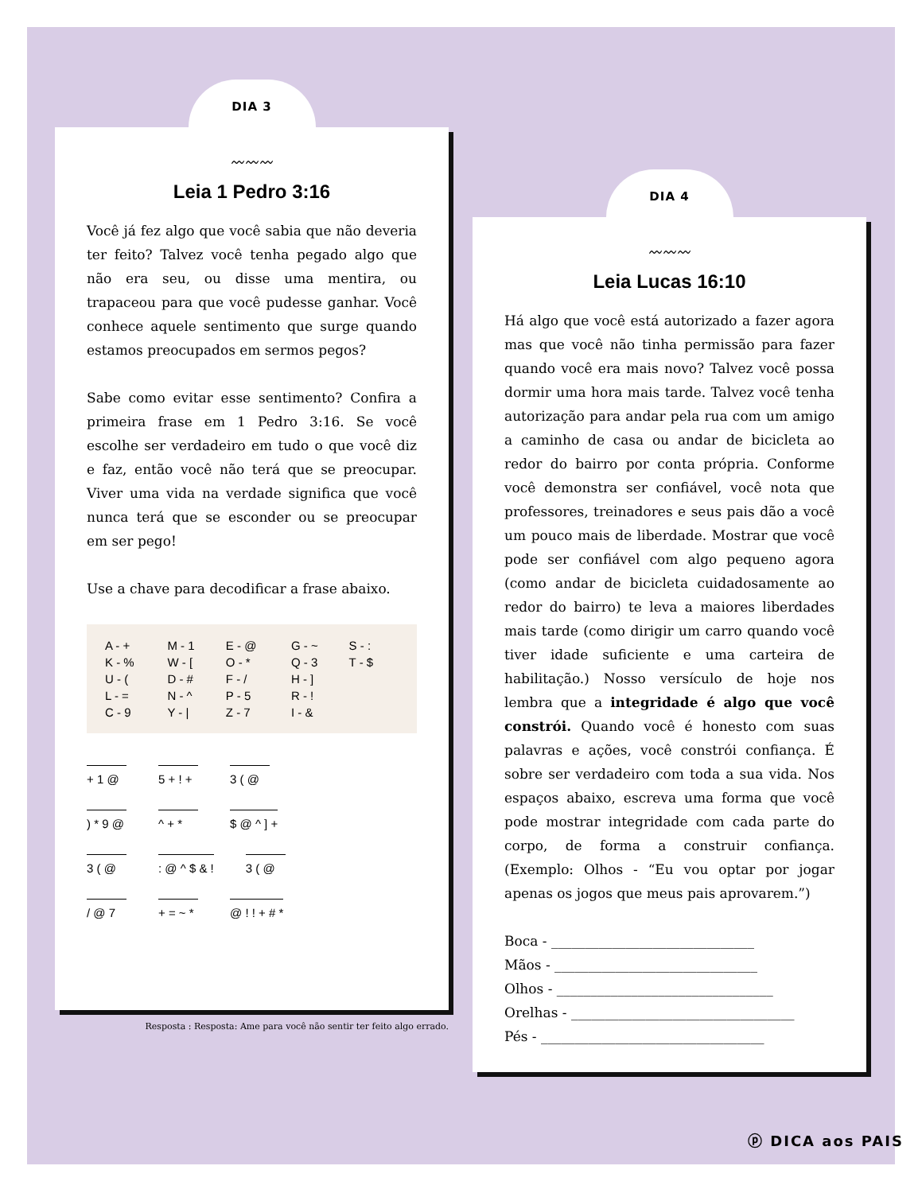DIA 3
〰〰〰
Leia 1 Pedro 3:16
Você já fez algo que você sabia que não deveria ter feito? Talvez você tenha pegado algo que não era seu, ou disse uma mentira, ou trapaceou para que você pudesse ganhar. Você conhece aquele sentimento que surge quando estamos preocupados em sermos pegos?
Sabe como evitar esse sentimento? Confira a primeira frase em 1 Pedro 3:16. Se você escolhe ser verdadeiro em tudo o que você diz e faz, então você não terá que se preocupar. Viver uma vida na verdade significa que você nunca terá que se esconder ou se preocupar em ser pego!
Use a chave para decodificar a frase abaixo.
| A - + | M - 1 | E - @ | G - ~ | S - : |
| K - % | W - [ | O - * | Q - 3 | T - $ |
| U - ( | D - # | F - / | H - ] | |
| L - = | N - ^ | P - 5 | R - ! | |
| C - 9 | Y - / | Z - 7 | I - & | |
+ 1 @ 5 + ! + 3 ( @
) * 9 @ ^ + * $ @ ^ ] +
3 ( @ : @ ^ $ & ! 3 ( @
/ @ 7 + = ~ * @ ! ! + # *
Resposta : Resposta: Ame para você não sentir ter feito algo errado.
DIA 4
〰〰〰
Leia Lucas 16:10
Há algo que você está autorizado a fazer agora mas que você não tinha permissão para fazer quando você era mais novo? Talvez você possa dormir uma hora mais tarde. Talvez você tenha autorização para andar pela rua com um amigo a caminho de casa ou andar de bicicleta ao redor do bairro por conta própria. Conforme você demonstra ser confiável, você nota que professores, treinadores e seus pais dão a você um pouco mais de liberdade. Mostrar que você pode ser confiável com algo pequeno agora (como andar de bicicleta cuidadosamente ao redor do bairro) te leva a maiores liberdades mais tarde (como dirigir um carro quando você tiver idade suficiente e uma carteira de habilitação.) Nosso versículo de hoje nos lembra que a integridade é algo que você constrói. Quando você é honesto com suas palavras e ações, você constrói confiança. É sobre ser verdadeiro com toda a sua vida. Nos espaços abaixo, escreva uma forma que você pode mostrar integridade com cada parte do corpo, de forma a construir confiança. (Exemplo: Olhos - “Eu vou optar por jogar apenas os jogos que meus pais aprovarem.”)
Boca - ______________________________
Mãos - ______________________________
Olhos - ________________________________
Orelhas - _________________________________
Pés - _________________________________
ⓟ DICA aos PAIS